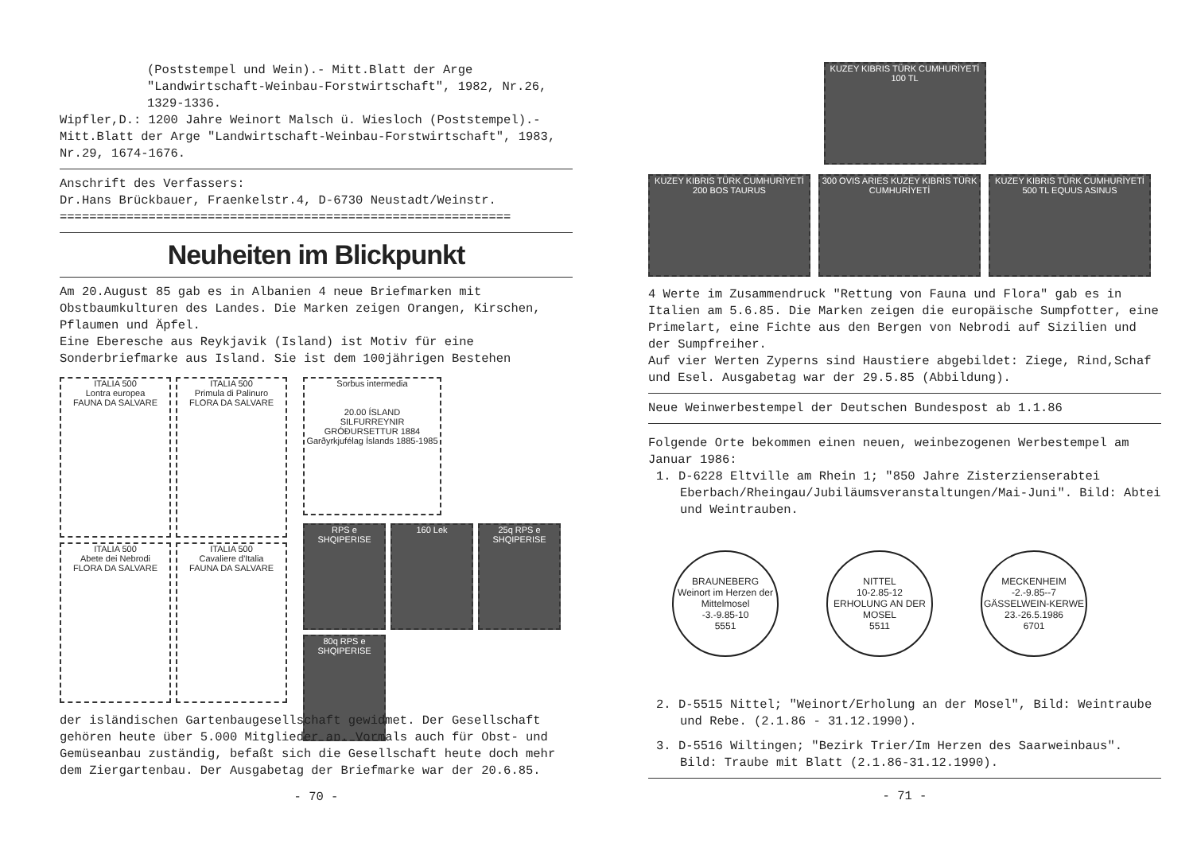(Poststempel und Wein).- Mitt.Blatt der Arge "Landwirtschaft-Weinbau-Forstwirtschaft", 1982, Nr.26, 1329-1336.
Wipfler,D.: 1200 Jahre Weinort Malsch ü. Wiesloch (Poststempel).- Mitt.Blatt der Arge "Landwirtschaft-Weinbau-Forstwirtschaft", 1983, Nr.29, 1674-1676.
Anschrift des Verfassers:
Dr.Hans Brückbauer, Fraenkelstr.4, D-6730 Neustadt/Weinstr.
=============================================================
Neuheiten im Blickpunkt
Am 20.August 85 gab es in Albanien 4 neue Briefmarken mit Obstbaumkulturen des Landes. Die Marken zeigen Orangen, Kirschen, Pflaumen und Äpfel.
Eine Eberesche aus Reykjavik (Island) ist Motiv für eine Sonderbriefmarke aus Island. Sie ist dem 100jährigen Bestehen
ITALIA 500
Lontra europea
FAUNA DA SALVARE
ITALIA 500
Primula di Palinuro
FLORA DA SALVARE
ITALIA 500
Abete dei Nebrodi
FLORA DA SALVARE
ITALIA 500
Cavaliere d'Italia
FAUNA DA SALVARE
Sorbus intermedia
20.00 ÍSLAND
SILFURREYNIR GRÓÐURSETTUR 1884
Garðyrkjufélag Íslands 1885-1985
RPS e SHQIPERISE
160 Lek
25q RPS e SHQIPERISE
80q RPS e SHQIPERISE
der isländischen Gartenbaugesellschaft gewidmet. Der Gesellschaft gehören heute über 5.000 Mitglieder an. Vormals auch für Obst- und Gemüseanbau zuständig, befaßt sich die Gesellschaft heute doch mehr dem Ziergartenbau. Der Ausgabetag der Briefmarke war der 20.6.85.
- 70 -
KUZEY KIBRIS TÜRK CUMHURİYETİ 100 TL
KUZEY KIBRIS TÜRK CUMHURİYETİ 200 BOS TAURUS
300 OVIS ARIES KUZEY KIBRIS TÜRK CUMHURİYETİ
KUZEY KIBRIS TÜRK CUMHURİYETİ 500 TL EQUUS ASINUS
4 Werte im Zusammendruck "Rettung von Fauna und Flora" gab es in Italien am 5.6.85. Die Marken zeigen die europäische Sumpfotter, eine Primelart, eine Fichte aus den Bergen von Nebrodi auf Sizilien und der Sumpfreiher.
Auf vier Werten Zyperns sind Haustiere abgebildet: Ziege, Rind,Schaf und Esel. Ausgabetag war der 29.5.85 (Abbildung).
Neue Weinwerbestempel der Deutschen Bundespost ab 1.1.86
Folgende Orte bekommen einen neuen, weinbezogenen Werbestempel am Januar 1986:
1. D-6228 Eltville am Rhein 1; "850 Jahre Zisterzienserabtei Eberbach/Rheingau/Jubiläumsveranstaltungen/Mai-Juni". Bild: Abtei und Weintrauben.
BRAUNEBERG
Weinort im Herzen der Mittelmosel
-3.-9.85-10
5551 NITTEL
10-2.85-12
ERHOLUNG AN DER MOSEL
5511 MECKENHEIM
-2.-9.85--7
GÄSSELWEIN-KERWE 23.-26.5.1986
6701
2. D-5515 Nittel; "Weinort/Erholung an der Mosel", Bild: Weintraube und Rebe. (2.1.86 - 31.12.1990).
3. D-5516 Wiltingen; "Bezirk Trier/Im Herzen des Saarweinbaus". Bild: Traube mit Blatt (2.1.86-31.12.1990).
- 71 -